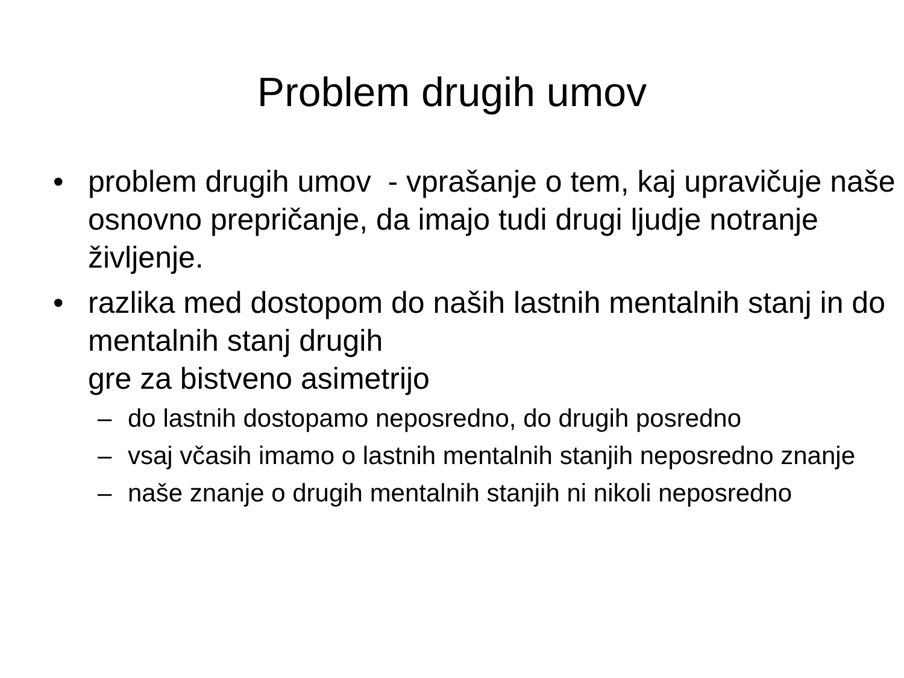Problem drugih umov
• problem drugih umov - vprašanje o tem, kaj upravičuje naše osnovno prepričanje, da imajo tudi drugi ljudje notranje življenje.
• razlika med dostopom do naših lastnih mentalnih stanj in do mentalnih stanj drugih
gre za bistveno asimetrijo
– do lastnih dostopamo neposredno, do drugih posredno
– vsaj včasih imamo o lastnih mentalnih stanjih neposredno znanje
– naše znanje o drugih mentalnih stanjih ni nikoli neposredno